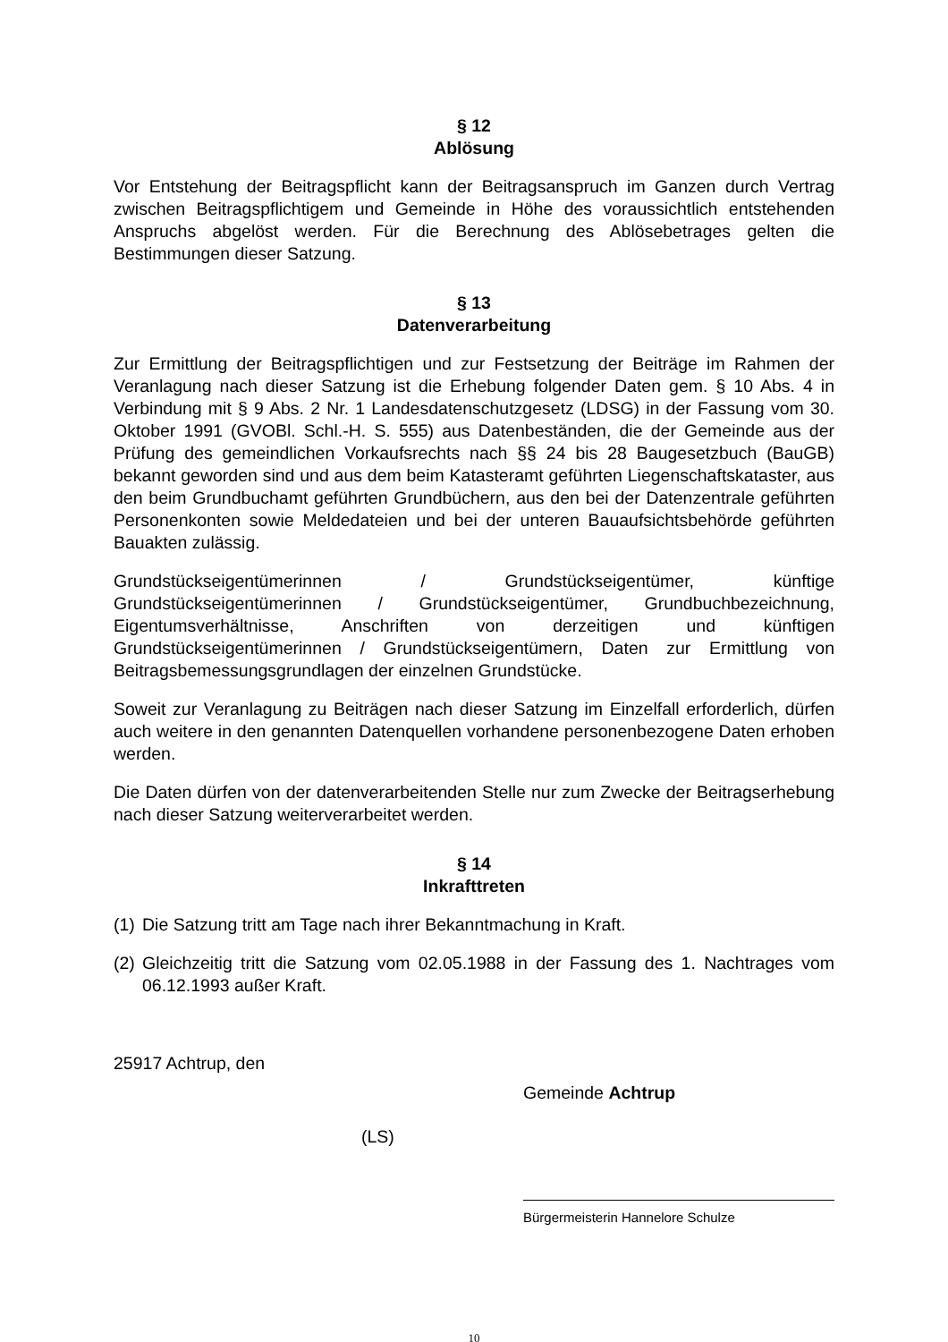§ 12
Ablösung
Vor Entstehung der Beitragspflicht kann der Beitragsanspruch im Ganzen durch Vertrag zwischen Beitragspflichtigem und Gemeinde in Höhe des voraussichtlich entstehenden Anspruchs abgelöst werden. Für die Berechnung des Ablösebetrages gelten die Bestimmungen dieser Satzung.
§ 13
Datenverarbeitung
Zur Ermittlung der Beitragspflichtigen und zur Festsetzung der Beiträge im Rahmen der Veranlagung nach dieser Satzung ist die Erhebung folgender Daten gem. § 10 Abs. 4 in Verbindung mit § 9 Abs. 2 Nr. 1 Landesdatenschutzgesetz (LDSG) in der Fassung vom 30. Oktober 1991 (GVOBl. Schl.-H. S. 555) aus Datenbeständen, die der Gemeinde aus der Prüfung des gemeindlichen Vorkaufsrechts nach §§ 24 bis 28 Baugesetzbuch (BauGB) bekannt geworden sind und aus dem beim Katasteramt geführten Liegenschaftskataster, aus den beim Grundbuchamt geführten Grundbüchern, aus den bei der Datenzentrale geführten Personenkonten sowie Meldedateien und bei der unteren Bauaufsichtsbehörde geführten Bauakten zulässig.
Grundstückseigentümerinnen / Grundstückseigentümer, künftige Grundstückseigentümerinnen / Grundstückseigentümer, Grundbuchbezeichnung, Eigentumsverhältnisse, Anschriften von derzeitigen und künftigen Grundstückseigentümerinnen / Grundstückseigentümern, Daten zur Ermittlung von Beitragsbemessungsgrundlagen der einzelnen Grundstücke.
Soweit zur Veranlagung zu Beiträgen nach dieser Satzung im Einzelfall erforderlich, dürfen auch weitere in den genannten Datenquellen vorhandene personenbezogene Daten erhoben werden.
Die Daten dürfen von der datenverarbeitenden Stelle nur zum Zwecke der Beitragserhebung nach dieser Satzung weiterverarbeitet werden.
§ 14
Inkrafttreten
(1) Die Satzung tritt am Tage nach ihrer Bekanntmachung in Kraft.
(2) Gleichzeitig tritt die Satzung vom 02.05.1988 in der Fassung des 1. Nachtrages vom 06.12.1993 außer Kraft.
25917 Achtrup, den
Gemeinde Achtrup
(LS)
Bürgermeisterin Hannelore Schulze
10